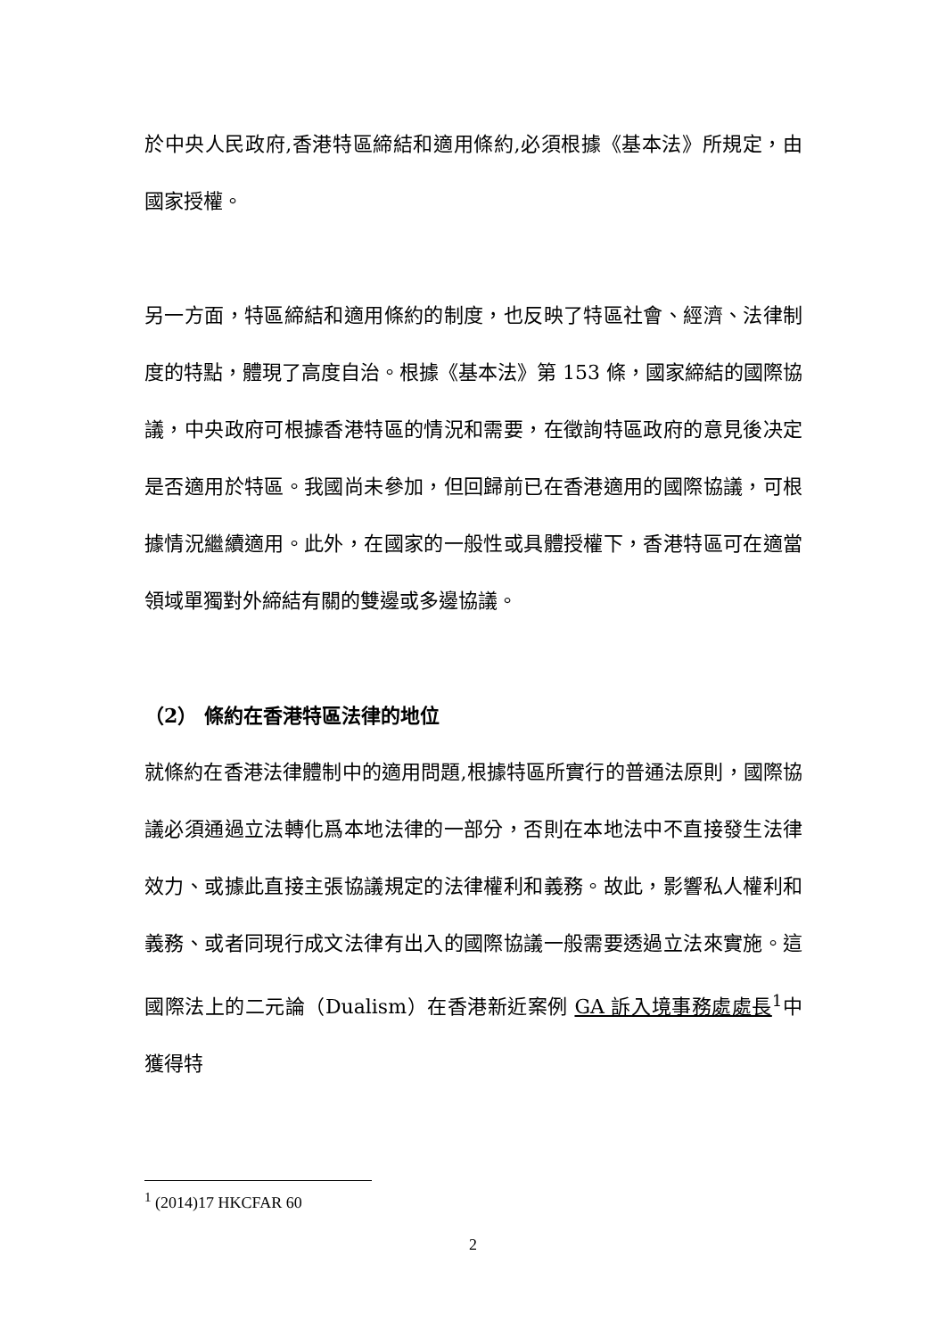於中央人民政府,香港特區締結和適用條約,必須根據《基本法》所規定，由國家授權。
另一方面，特區締結和適用條約的制度，也反映了特區社會、經濟、法律制度的特點，體現了高度自治。根據《基本法》第 153 條，國家締結的國際協議，中央政府可根據香港特區的情況和需要，在徵詢特區政府的意見後决定是否適用於特區。我國尚未參加，但回歸前已在香港適用的國際協議，可根據情況繼續適用。此外，在國家的一般性或具體授權下，香港特區可在適當領域單獨對外締結有關的雙邊或多邊協議。
（2） 條約在香港特區法律的地位
就條約在香港法律體制中的適用問題,根據特區所實行的普通法原則，國際協議必須通過立法轉化爲本地法律的一部分，否則在本地法中不直接發生法律效力、或據此直接主張協議規定的法律權利和義務。故此，影響私人權利和義務、或者同現行成文法律有出入的國際協議一般需要透過立法來實施。這國際法上的二元論（Dualism）在香港新近案例 GA 訴入境事務處處長<sup>1</sup>中獲得特
<sup>1</sup> (2014)17 HKCFAR 60
2